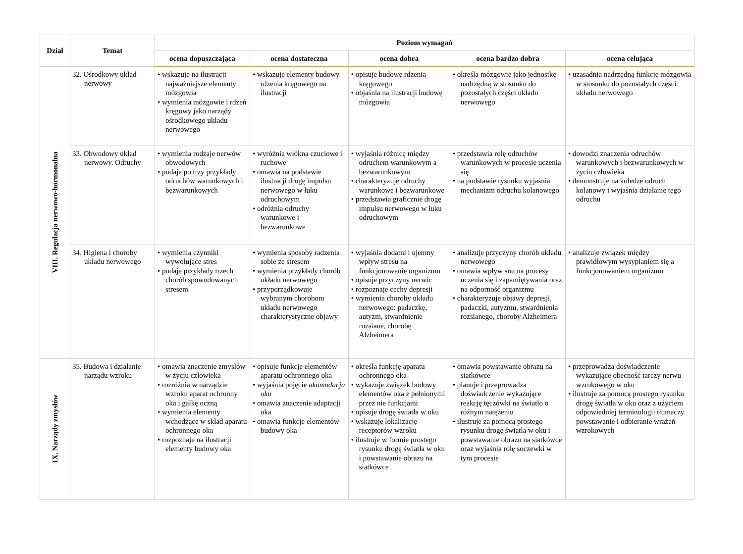| Dział | Temat | Poziom wymagań | | | | |
| --- | --- | --- | --- | --- | --- | --- |
| | | ocena dopuszczająca | ocena dostateczna | ocena dobra | ocena bardzo dobra | ocena celująca |
| VIII. Regulacja nerwowo-hormonalna | 32. Ośrodkowy układ nerwowy | • wskazuje na ilustracji najważniejsze elementy mózgowia • wymienia mózgowie i rdzeń kręgowy jako narządy ośrodkowego układu nerwowego | • wskazuje elementy budowy rdzenia kręgowego na ilustracji | • opisuje budowę rdzenia kręgowego • objaśnia na ilustracji budowę mózgowia | • określa mózgowie jako jednostkę nadrzędną w stosunku do pozostałych części układu nerwowego | • uzasadnia nadrzędną funkcję mózgowia w stosunku do pozostałych części układu nerwowego |
| | 33. Obwodowy układ nerwowy. Odruchy | • wymienia rodzaje nerwów obwodowych • podaje po trzy przykłady odruchów warunkowych i bezwarunkowych | • wyróżnia włókna czuciowe i ruchowe • omawia na podstawie ilustracji drogę impulsu nerwowego w łuku odruchowym • odróżnia odruchy warunkowe i bezwarunkowe | • wyjaśnia różnicę między odruchem warunkowym a bezwarunkowym • charakteryzuje odruchy warunkowe i bezwarunkowe • przedstawia graficznie drogę impulsu nerwowego w łuku odruchowym | • przedstawia rolę odruchów warunkowych w procesie uczenia się • na podstawie rysunku wyjaśnia mechanizm odruchu kolanowego | • dowodzi znaczenia odruchów warunkowych i bezwarunkowych w życiu człowieka • demonstruje na koledze odruch kolanowy i wyjaśnia działanie tego odruchu |
| | 34. Higiena i choroby układu nerwowego | • wymienia czynniki wywołujące stres • podaje przykłady trzech chorób spowodowanych stresem | • wymienia sposoby radzenia sobie ze stresem • wymienia przykłady chorób układu nerwowego • przyporządkowuje wybranym chorobom układu nerwowego charakterystyczne objawy | • wyjaśnia dodatni i ujemny wpływ stresu na funkcjonowanie organizmu • opisuje przyczyny nerwic • rozpoznaje cechy depresji • wymienia choroby układu nerwowego: padaczkę, autyzm, stwardnienie rozsiane, chorobę Alzheimera | • analizuje przyczyny chorób układu nerwowego • omawia wpływ snu na procesy uczenia się i zapamiętywania oraz na odporność organizmu • charakteryzuje objawy depresji, padaczki, autyzmu, stwardnienia rozsianego, choroby Alzheimera | • analizuje związek między prawidłowym wysypianiem się a funkcjonowaniem organizmu |
| IX. Narządy zmysłów | 35. Budowa i działanie narządu wzroku | • omawia znaczenie zmysłów w życiu człowieka • rozróżnia w narządzie wzroku aparat ochronny oka i gałkę oczną • wymienia elementy wchodzące w skład aparatu ochronnego oka • rozpoznaje na ilustracji elementy budowy oka | • opisuje funkcje elementów aparatu ochronnego oka • wyjaśnia pojęcie akomodacja oka • omawia znaczenie adaptacji oka • omawia funkcje elementów budowy oka | • określa funkcję aparatu ochronnego oka • wykazuje związek budowy elementów oka z pełnionymi przez nie funkcjami • opisuje drogę światła w oku • wskazuje lokalizację receptorów wzroku • ilustruje w formie prostego rysunku drogę światła w oku i powstawanie obrazu na siatkówce | • omawia powstawanie obrazu na siatkówce • planuje i przeprowadza doświadczenie wykazujące reakcję tęczówki na światło o różnym natężeniu • ilustruje za pomocą prostego rysunku drogę światła w oku i powstawanie obrazu na siatkówce oraz wyjaśnia rolę soczewki w tym procesie | • przeprowadza doświadczenie wykazujące obecność tarczy nerwu wzrokowego w oku • ilustruje za pomocą prostego rysunku drogę światła w oku oraz z użyciem odpowiedniej terminologii tłumaczy powstawanie i odbieranie wrażeń wzrokowych |